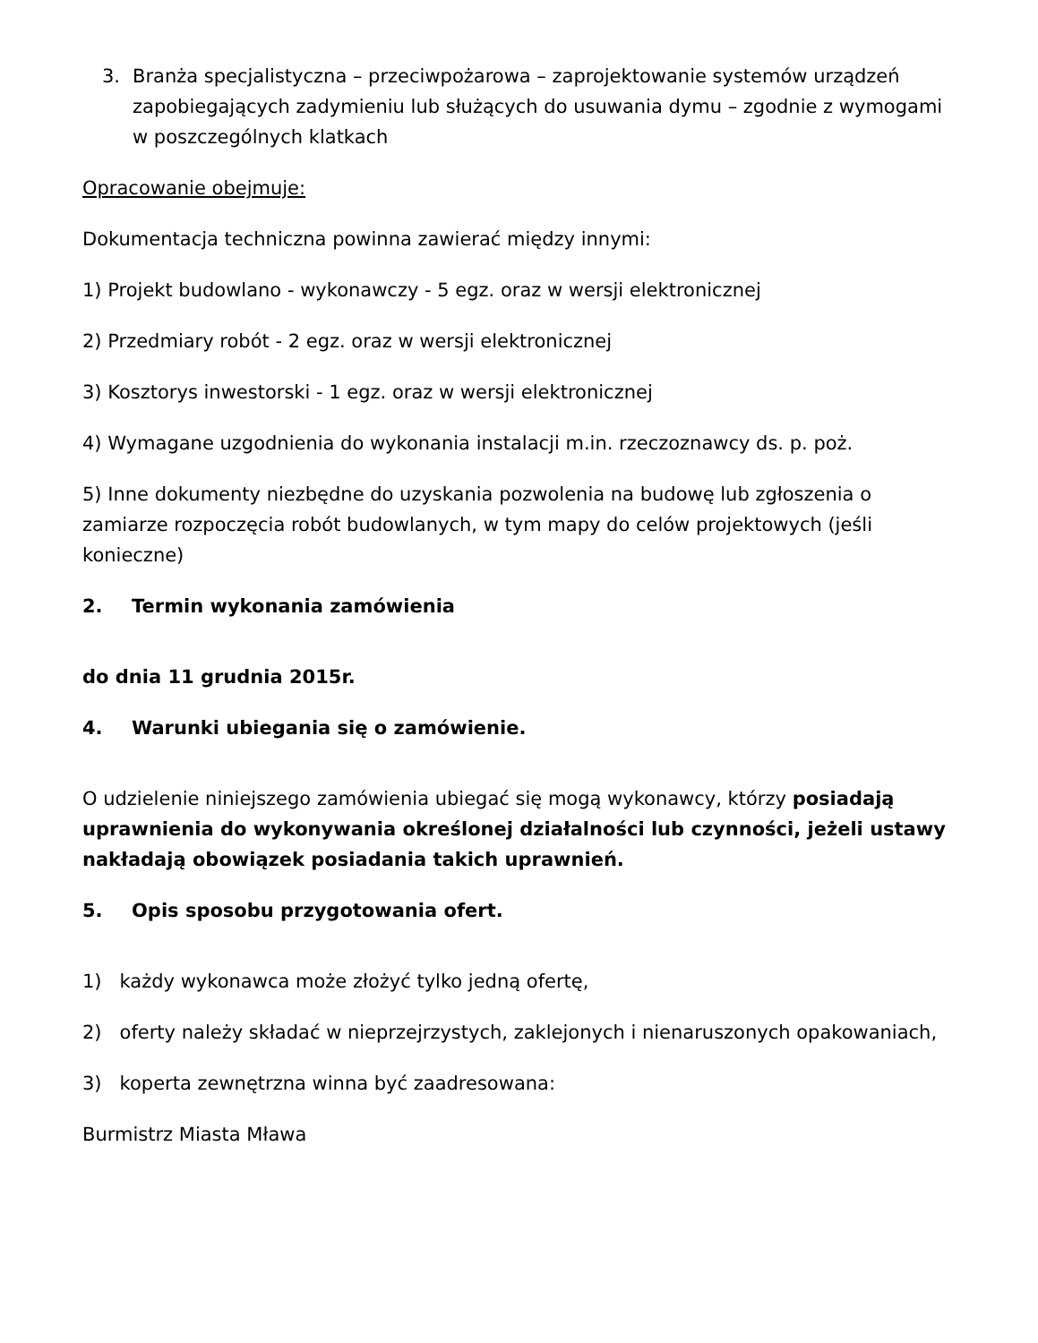3. Branża specjalistyczna – przeciwpożarowa – zaprojektowanie systemów urządzeń zapobiegających zadymieniu lub służących do usuwania dymu – zgodnie z wymogami w poszczególnych klatkach
Opracowanie obejmuje:
Dokumentacja techniczna powinna zawierać między innymi:
1) Projekt budowlano - wykonawczy - 5 egz. oraz w wersji elektronicznej
2) Przedmiary robót - 2 egz. oraz w wersji elektronicznej
3) Kosztorys inwestorski - 1 egz. oraz w wersji elektronicznej
4) Wymagane uzgodnienia do wykonania instalacji m.in. rzeczoznawcy ds. p. poż.
5) Inne dokumenty niezbędne do uzyskania pozwolenia na budowę lub zgłoszenia o zamiarze rozpoczęcia robót budowlanych, w tym mapy do celów projektowych (jeśli konieczne)
2. Termin wykonania zamówienia
do dnia 11 grudnia 2015r.
4. Warunki ubiegania się o zamówienie.
O udzielenie niniejszego zamówienia ubiegać się mogą wykonawcy, którzy posiadają uprawnienia do wykonywania określonej działalności lub czynności, jeżeli ustawy nakładają obowiązek posiadania takich uprawnień.
5. Opis sposobu przygotowania ofert.
1) każdy wykonawca może złożyć tylko jedną ofertę,
2) oferty należy składać w nieprzejrzystych, zaklejonych i nienaruszonych opakowaniach,
3) koperta zewnętrzna winna być zaadresowana:
Burmistrz Miasta Mława